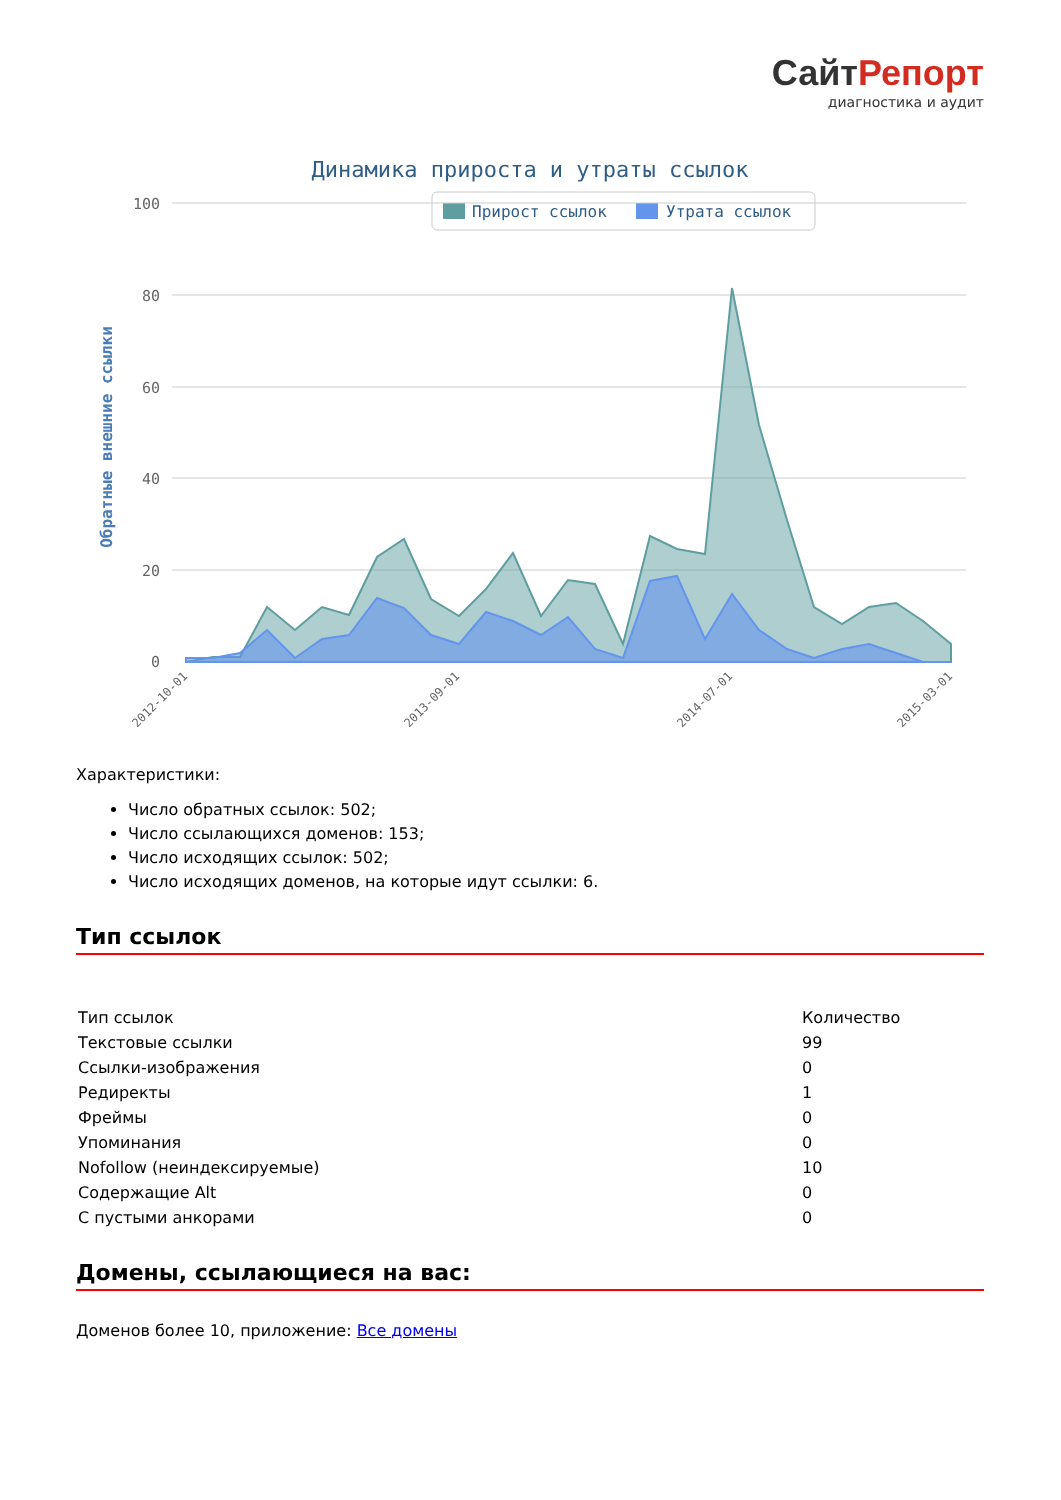СайтРепорт
диагностика и аудит
Динамика прироста и утраты ссылок
Прирост ссылок
Утрата ссылок
100
80
60
40
20
0
Обратные внешние ссылки
2012-10-01
2013-09-01
2014-07-01
2015-03-01
Характеристики:
Число обратных ссылок: 502;
Число ссылающихся доменов: 153;
Число исходящих ссылок: 502;
Число исходящих доменов, на которые идут ссылки: 6.
Тип ссылок
| Тип ссылок | Количество |
| Текстовые ссылки | 99 |
| Ссылки-изображения | 0 |
| Редиректы | 1 |
| Фреймы | 0 |
| Упоминания | 0 |
| Nofollow (неиндексируемые) | 10 |
| Содержащие Alt | 0 |
| С пустыми анкорами | 0 |
Домены, ссылающиеся на вас:
Доменов более 10, приложение: Все домены